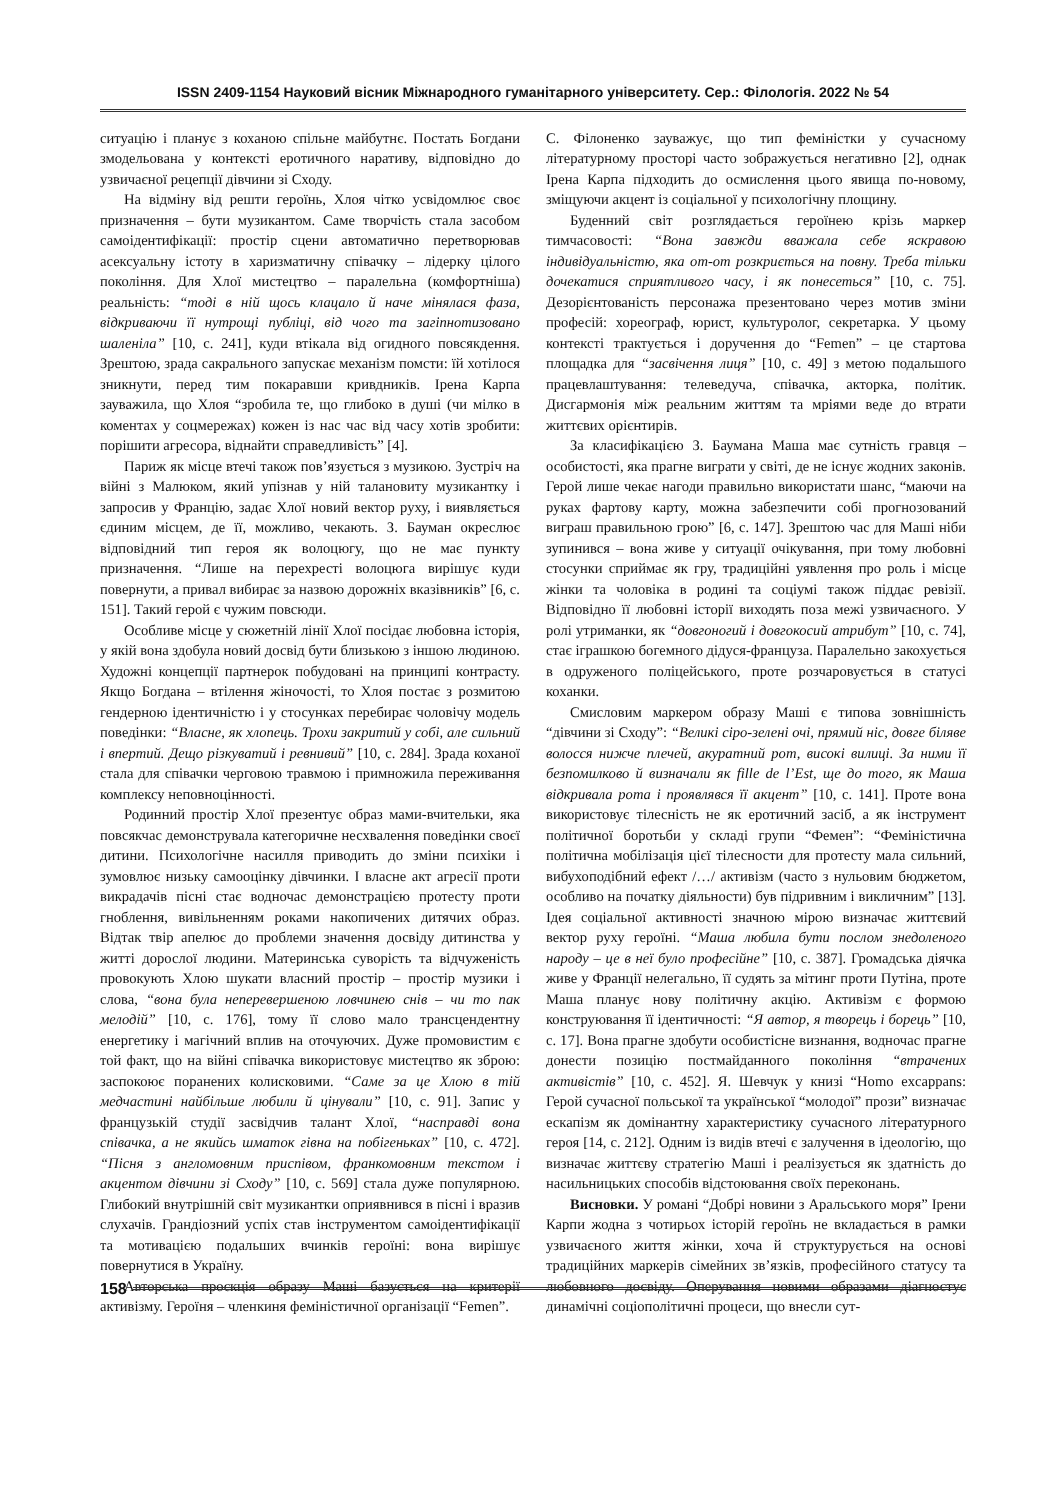ISSN 2409-1154 Науковий вісник Міжнародного гуманітарного університету. Сер.: Філологія. 2022 № 54
ситуацію і планує з коханою спільне майбутнє. Постать Богдани змодельована у контексті еротичного наративу, відповідно до узвичаєної рецепції дівчини зі Сходу.
На відміну від решти героїнь, Хлоя чітко усвідомлює своє призначення – бути музикантом. Саме творчість стала засобом самоідентифікації: простір сцени автоматично перетворював асексуальну істоту в харизматичну співачку – лідерку цілого покоління. Для Хлої мистецтво – паралельна (комфортніша) реальність: “тоді в ній щось клацало й наче мінялася фаза, відкриваючи її нутрощі публіці, від чого та загіпнотизовано шаленіла” [10, с. 241], куди втікала від огидного повсякдення. Зрештою, зрада сакрального запускає механізм помсти: їй хотілося зникнути, перед тим покаравши кривдників. Ірена Карпа зауважила, що Хлоя “зробила те, що глибоко в душі (чи мілко в коментах у соцмережах) кожен із нас час від часу хотів зробити: порішити агресора, віднайти справедливість” [4].
Париж як місце втечі також пов’язується з музикою. Зустріч на війні з Малюком, який упізнав у ній талановиту музикантку і запросив у Францію, задає Хлої новий вектор руху, і виявляється єдиним місцем, де її, можливо, чекають. З. Бауман окреслює відповідний тип героя як волоцюгу, що не має пункту призначення. “Лише на перехресті волоцюга вирішує куди повернути, а привал вибирає за назвою дорожніх вказівників” [6, с. 151]. Такий герой є чужим повсюди.
Особливе місце у сюжетній лінії Хлої посідає любовна історія, у якій вона здобула новий досвід бути близькою з іншою людиною. Художні концепції партнерок побудовані на принципі контрасту. Якщо Богдана – втілення жіночості, то Хлоя постає з розмитою гендерною ідентичністю і у стосунках перебирає чоловічу модель поведінки: “Власне, як хлопець. Трохи закритий у собі, але сильний і впертий. Дещо різкуватий і ревнивий” [10, с. 284]. Зрада коханої стала для співачки черговою травмою і примножила переживання комплексу неповноцінності.
Родинний простір Хлої презентує образ мами-вчительки, яка повсякчас демонструвала категоричне несхвалення поведінки своєї дитини. Психологічне насилля приводить до зміни психіки і зумовлює низьку самооцінку дівчинки. І власне акт агресії проти викрадачів пісні стає водночас демонстрацією протесту проти гноблення, вивільненням роками накопичених дитячих образ. Відтак твір апелює до проблеми значення досвіду дитинства у житті дорослої людини. Материнська суворість та відчуженість провокують Хлою шукати власний простір – простір музики і слова, “вона була неперевершеною ловчинею снів – чи то пак мелодій” [10, с. 176], тому її слово мало трансцендентну енергетику і магічний вплив на оточуючих. Дуже промовистим є той факт, що на війні співачка використовує мистецтво як зброю: заспокоює поранених колисковими. “Саме за це Хлою в тій медчастині найбільше любили й цінували” [10, с. 91]. Запис у французькій студії засвідчив талант Хлої, “насправді вона співачка, а не якийсь шматок гівна на побігеньках” [10, с. 472]. “Пісня з англомовним приспівом, франкомовним текстом і акцентом дівчини зі Сходу” [10, с. 569] стала дуже популярною. Глибокий внутрішній світ музикантки оприявнився в пісні і вразив слухачів. Грандіозний успіх став інструментом самоідентифікації та мотивацією подальших вчинків героїні: вона вирішує повернутися в Україну.
Авторська проєкція образу Маші базується на критерії активізму. Героїня – членкиня феміністичної організації “Femen”.
С. Філоненко зауважує, що тип феміністки у сучасному літературному просторі часто зображується негативно [2], однак Ірена Карпа підходить до осмислення цього явища по-новому, зміщуючи акцент із соціальної у психологічну площину.
Буденний світ розглядається героїнею крізь маркер тимчасовості: “Вона завжди вважала себе яскравою індивідуальністю, яка от-от розкриється на повну. Треба тільки дочекатися сприятливого часу, і як понесеться” [10, с. 75]. Дезорієнтованість персонажа презентовано через мотив зміни професій: хореограф, юрист, культуролог, секретарка. У цьому контексті трактується і доручення до “Femen” – це стартова площадка для “засвічення лиця” [10, с. 49] з метою подальшого працевлаштування: телеведуча, співачка, акторка, політик. Дисгармонія між реальним життям та мріями веде до втрати життєвих орієнтирів.
За класифікацією З. Баумана Маша має сутність гравця – особистості, яка прагне виграти у світі, де не існує жодних законів. Герой лише чекає нагоди правильно використати шанс, “маючи на руках фартову карту, можна забезпечити собі прогнозований виграш правильною грою” [6, с. 147]. Зрештою час для Маші ніби зупинився – вона живе у ситуації очікування, при тому любовні стосунки сприймає як гру, традиційні уявлення про роль і місце жінки та чоловіка в родині та соціумі також піддає ревізії. Відповідно її любовні історії виходять поза межі узвичаєного. У ролі утриманки, як “довгоногий і довгокосий атрибут” [10, с. 74], стає іграшкою богемного дідуся-француза. Паралельно закохується в одруженого поліцейського, проте розчаровується в статусі коханки.
Смисловим маркером образу Маші є типова зовнішність “дівчини зі Сходу”: “Великі сіро-зелені очі, прямий ніс, довге біляве волосся нижче плечей, акуратний рот, високі вилиці. За ними її безпомилково й визначали як fille de l’Est, ще до того, як Маша відкривала рота і проявлявся її акцент” [10, с. 141]. Проте вона використовує тілесність не як еротичний засіб, а як інструмент політичної боротьби у складі групи “Фемен”: “Феміністична політична мобілізація цієї тілесности для протесту мала сильний, вибухоподібний ефект /…/ активізм (часто з нульовим бюджетом, особливо на початку діяльности) був підривним і викличним” [13]. Ідея соціальної активності значною мірою визначає життєвий вектор руху героїні. “Маша любила бути послом знедоленого народу – це в неї було професійне” [10, с. 387]. Громадська діячка живе у Франції нелегально, її судять за мітинг проти Путіна, проте Маша планує нову політичну акцію. Активізм є формою конструювання її ідентичності: “Я автор, я творець і борець” [10, с. 17]. Вона прагне здобути особистісне визнання, водночас прагне донести позицію постмайданного покоління “втрачених активістів” [10, с. 452]. Я. Шевчук у книзі “Homo excappans: Герой сучасної польської та української “молодої” прози” визначає ескапізм як домінантну характеристику сучасного літературного героя [14, с. 212]. Одним із видів втечі є залучення в ідеологію, що визначає життєву стратегію Маші і реалізується як здатність до насильницьких способів відстоювання своїх переконань.
Висновки. У романі “Добрі новини з Аральського моря” Ірени Карпи жодна з чотирьох історій героїнь не вкладається в рамки узвичаєного життя жінки, хоча й структурується на основі традиційних маркерів сімейних зв’язків, професійного статусу та любовного досвіду. Оперування новими образами діагностує динамічні соціополітичні процеси, що внесли сут-
158